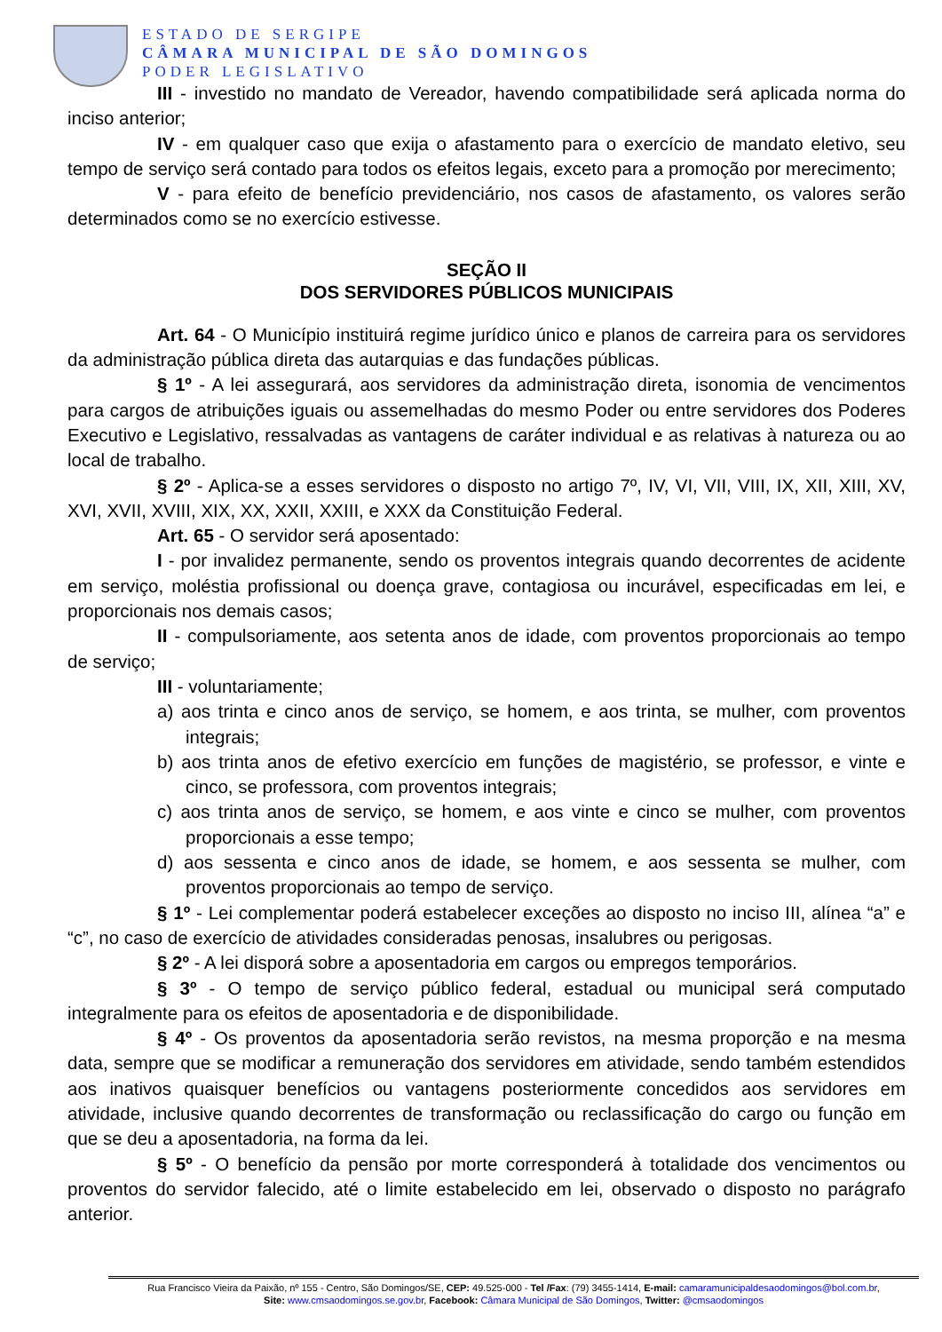ESTADO DE SERGIPE
CÂMARA MUNICIPAL DE SÃO DOMINGOS
PODER LEGISLATIVO
III - investido no mandato de Vereador, havendo compatibilidade será aplicada norma do inciso anterior;
IV - em qualquer caso que exija o afastamento para o exercício de mandato eletivo, seu tempo de serviço será contado para todos os efeitos legais, exceto para a promoção por merecimento;
V - para efeito de benefício previdenciário, nos casos de afastamento, os valores serão determinados como se no exercício estivesse.
SEÇÃO II
DOS SERVIDORES PÚBLICOS MUNICIPAIS
Art. 64 - O Município instituirá regime jurídico único e planos de carreira para os servidores da administração pública direta das autarquias e das fundações públicas.
§ 1º - A lei assegurará, aos servidores da administração direta, isonomia de vencimentos para cargos de atribuições iguais ou assemelhadas do mesmo Poder ou entre servidores dos Poderes Executivo e Legislativo, ressalvadas as vantagens de caráter individual e as relativas à natureza ou ao local de trabalho.
§ 2º - Aplica-se a esses servidores o disposto no artigo 7º, IV, VI, VII, VIII, IX, XII, XIII, XV, XVI, XVII, XVIII, XIX, XX, XXII, XXIII, e XXX da Constituição Federal.
Art. 65 - O servidor será aposentado:
I - por invalidez permanente, sendo os proventos integrais quando decorrentes de acidente em serviço, moléstia profissional ou doença grave, contagiosa ou incurável, especificadas em lei, e proporcionais nos demais casos;
II - compulsoriamente, aos setenta anos de idade, com proventos proporcionais ao tempo de serviço;
III - voluntariamente;
a) aos trinta e cinco anos de serviço, se homem, e aos trinta, se mulher, com proventos integrais;
b) aos trinta anos de efetivo exercício em funções de magistério, se professor, e vinte e cinco, se professora, com proventos integrais;
c) aos trinta anos de serviço, se homem, e aos vinte e cinco se mulher, com proventos proporcionais a esse tempo;
d) aos sessenta e cinco anos de idade, se homem, e aos sessenta se mulher, com proventos proporcionais ao tempo de serviço.
§ 1º - Lei complementar poderá estabelecer exceções ao disposto no inciso III, alínea “a” e “c”, no caso de exercício de atividades consideradas penosas, insalubres ou perigosas.
§ 2º - A lei disporá sobre a aposentadoria em cargos ou empregos temporários.
§ 3º - O tempo de serviço público federal, estadual ou municipal será computado integralmente para os efeitos de aposentadoria e de disponibilidade.
§ 4º - Os proventos da aposentadoria serão revistos, na mesma proporção e na mesma data, sempre que se modificar a remuneração dos servidores em atividade, sendo também estendidos aos inativos quaisquer benefícios ou vantagens posteriormente concedidos aos servidores em atividade, inclusive quando decorrentes de transformação ou reclassificação do cargo ou função em que se deu a aposentadoria, na forma da lei.
§ 5º - O benefício da pensão por morte corresponderá à totalidade dos vencimentos ou proventos do servidor falecido, até o limite estabelecido em lei, observado o disposto no parágrafo anterior.
Rua Francisco Vieira da Paixão, nº 155 - Centro, São Domingos/SE, CEP: 49.525-000 - Tel /Fax: (79) 3455-1414, E-mail: camaramunicipaldesaodomingos@bol.com.br,
Site: www.cmsaodomingos.se.gov.br, Facebook: Câmara Municipal de São Domingos, Twitter: @cmsaodomingos